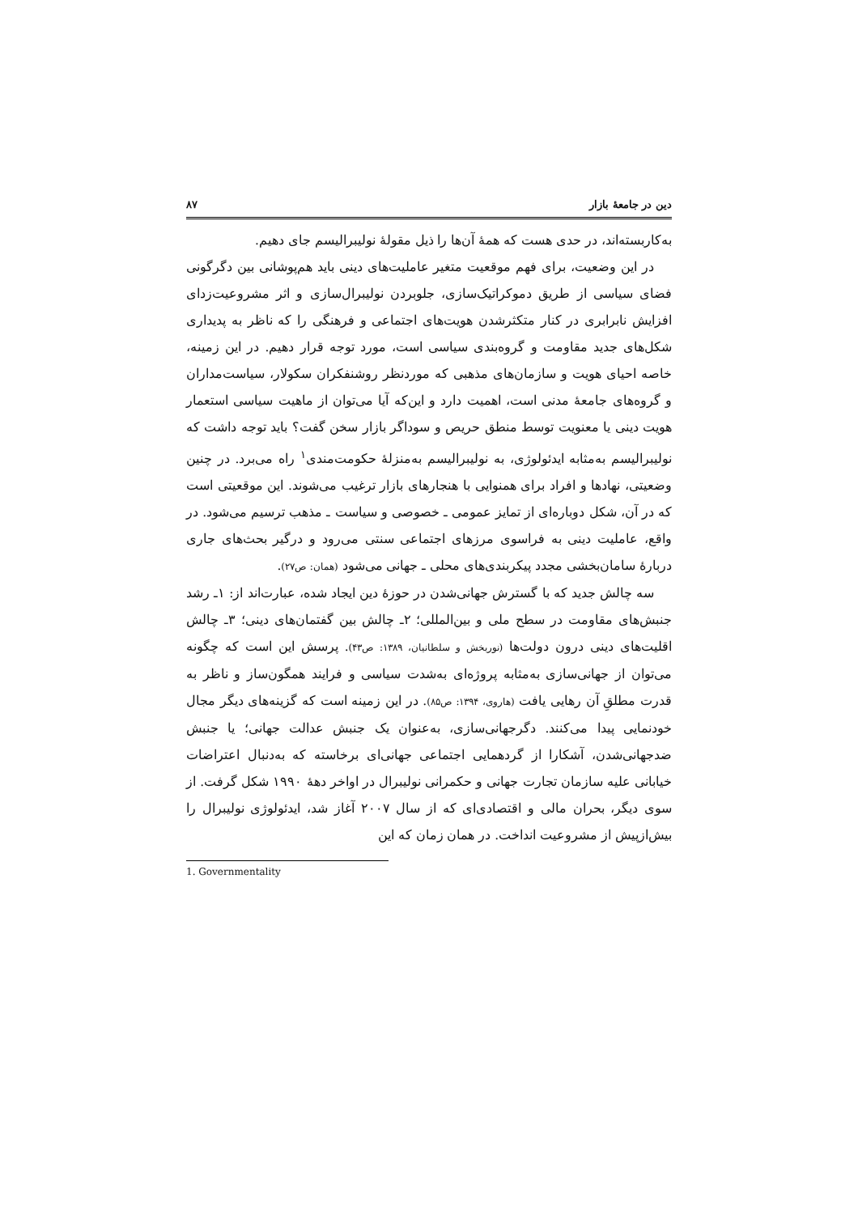دین در جامعهٔ بازار ۸۷
به‌کاربسته‌اند، در حدی هست که همهٔ آن‌ها را ذیل مقولهٔ نولیبرالیسم جای دهیم.
در این وضعیت، برای فهم موقعیت متغیر عاملیت‌های دینی باید هم‌پوشانی بین دگرگونی فضای سیاسی از طریق دموکراتیک‌سازی، جلوبردن نولیبرال‌سازی و اثر مشروعیت‌زدای افزایش نابرابری در کنار متکثرشدن هویت‌های اجتماعی و فرهنگی را که ناظر به پدیداری شکل‌های جدید مقاومت و گروه‌بندی سیاسی است، مورد توجه قرار دهیم. در این زمینه، خاصه احیای هویت و سازمان‌های مذهبی که موردنظر روشنفکران سکولار، سیاست‌مداران و گروه‌های جامعهٔ مدنی است، اهمیت دارد و این‌که آیا می‌توان از ماهیت سیاسی استعمار هویت دینی یا معنویت توسط منطق حریص و سوداگر بازار سخن گفت؟ باید توجه داشت که نولیبرالیسم به‌مثابه ایدئولوژی، به نولیبرالیسم به‌منزلهٔ حکومت‌مندی<sup>۱</sup> راه می‌برد. در چنین وضعیتی، نهادها و افراد برای همنوایی با هنجارهای بازار ترغیب می‌شوند. این موقعیتی است که در آن، شکل دوباره‌ای از تمایز عمومی ـ خصوصی و سیاست ـ مذهب ترسیم می‌شود. در واقع، عاملیت دینی به فراسوی مرزهای اجتماعی سنتی می‌رود و درگیر بحث‌های جاری دربارهٔ سامان‌بخشی مجدد پیکربندی‌های محلی ـ جهانی می‌شود (همان: ص۲۷).
سه چالش جدید که با گسترش جهانی‌شدن در حوزهٔ دین ایجاد شده، عبارت‌اند از: ۱ـ رشد جنبش‌های مقاومت در سطح ملی و بین‌المللی؛ ۲ـ چالش بین گفتمان‌های دینی؛ ۳ـ چالش اقلیت‌های دینی درون دولت‌ها (نوربخش و سلطانیان، ۱۳۸۹: ص۴۳). پرسش این است که چگونه می‌توان از جهانی‌سازی به‌مثابه پروژه‌ای به‌شدت سیاسی و فرایند همگون‌ساز و ناظر به قدرت مطلقِ آن رهایی یافت (هاروی، ۱۳۹۴: ص۸۵). در این زمینه است که گزینه‌های دیگر مجال خودنمایی پیدا می‌کنند. دگرجهانی‌سازی، به‌عنوان یک جنبش عدالت جهانی؛ یا جنبش ضدجهانی‌شدن، آشکارا از گردهمایی اجتماعی جهانی‌ای برخاسته که به‌دنبال اعتراضات خیابانی علیه سازمان تجارت جهانی و حکمرانی نولیبرال در اواخر دههٔ ۱۹۹۰ شکل گرفت. از سوی دیگر، بحران مالی و اقتصادی‌ای که از سال ۲۰۰۷ آغاز شد، ایدئولوژی نولیبرال را بیش‌ازپیش از مشروعیت انداخت. در همان زمان که این
1. Governmentality